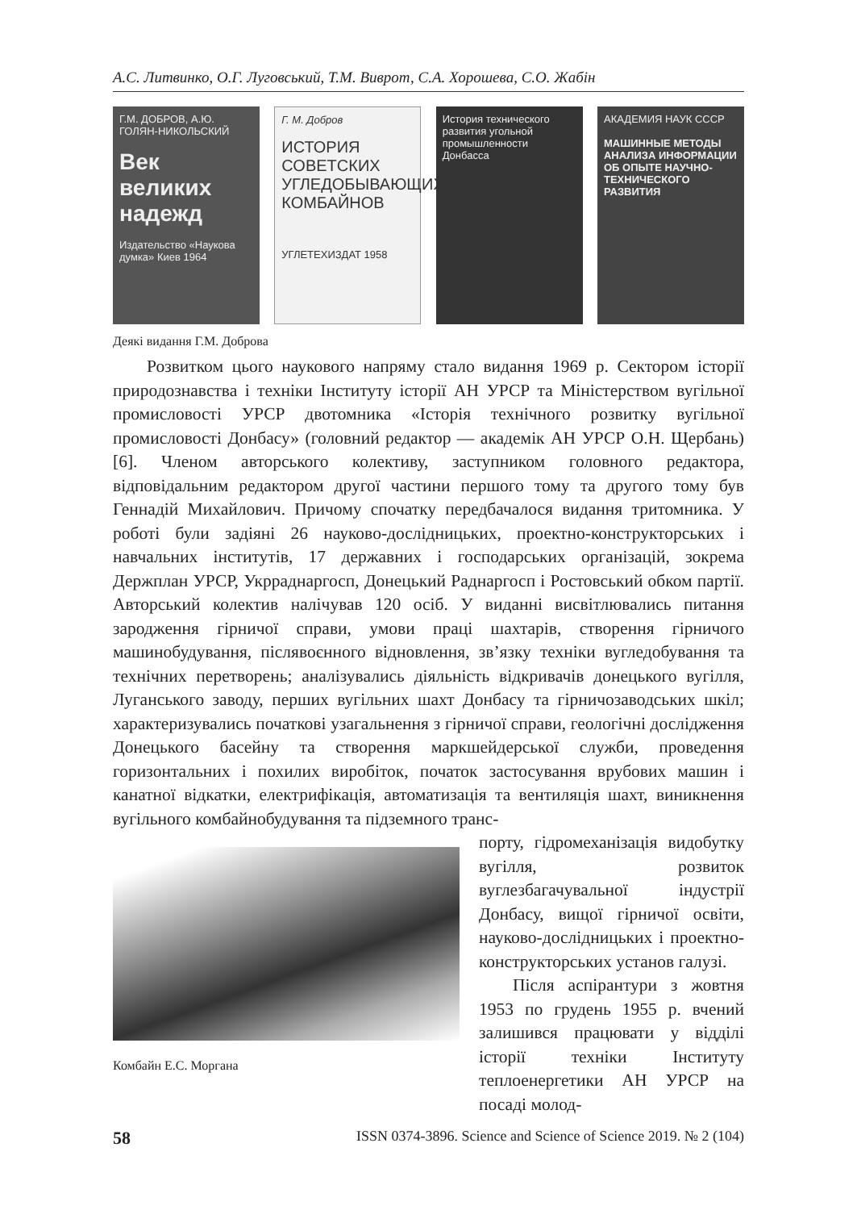А.С. Литвинко, О.Г. Луговський, Т.М. Виврот, С.А. Хорошева, С.О. Жабін
Г.М. ДОБРОВ, А.Ю. ГОЛЯН-НИКОЛЬСКИЙ
Век великих надежд
Издательство «Наукова думка» Киев 1964
Г. М. Добров
ИСТОРИЯ СОВЕТСКИХ УГЛЕДОБЫВАЮЩИХ КОМБАЙНОВ
УГЛЕТЕХИЗДАТ 1958
История технического развития угольной промышленности Донбасса
АКАДЕМИЯ НАУК СССР
МАШИННЫЕ МЕТОДЫ АНАЛИЗА ИНФОРМАЦИИ ОБ ОПЫТЕ НАУЧНО-ТЕХНИЧЕСКОГО РАЗВИТИЯ
Деякі видання Г.М. Доброва
Розвитком цього наукового напряму стало видання 1969 р. Сектором історії природознавства і техніки Інституту історії АН УРСР та Міністерством вугільної промисловості УРСР двотомника «Історія технічного розвитку вугільної промисловості Донбасу» (головний редактор — академік АН УРСР О.Н. Щербань) [6]. Членом авторського колективу, заступником головного редактора, відповідальним редактором другої частини першого тому та другого тому був Геннадій Михайлович. Причому спочатку передбачалося видання тритомника. У роботі були задіяні 26 науково-дослідницьких, проектно-конструкторських і навчальних інститутів, 17 державних і господарських організацій, зокрема Держплан УРСР, Укрраднаргосп, Донецький Раднаргосп і Ростовський обком партії. Авторський колектив налічував 120 осіб. У виданні висвітлювались питання зародження гірничої справи, умови праці шахтарів, створення гірничого машинобудування, післявоєнного відновлення, зв’язку техніки вугледобування та технічних перетворень; аналізувались діяльність відкривачів донецького вугілля, Луганського заводу, перших вугільних шахт Донбасу та гірничозаводських шкіл; характеризувались початкові узагальнення з гірничої справи, геологічні дослідження Донецького басейну та створення маркшейдерської служби, проведення горизонтальних і похилих виробіток, початок застосування врубових машин і канатної відкатки, електрифікація, автоматизація та вентиляція шахт, виникнення вугільного комбайнобудування та підземного транс-
Комбайн Е.С. Моргана
порту, гідромеханізація видобутку вугілля, розвиток вуглезбагачувальної індустрії Донбасу, вищої гірничої освіти, науково-дослідницьких і проектно-конструкторських установ галузі.
Після аспірантури з жовтня 1953 по грудень 1955 р. вчений залишився працювати у відділі історії техніки Інституту теплоенергетики АН УРСР на посаді молод-
58 ISSN 0374-3896. Science and Science of Science 2019. № 2 (104)